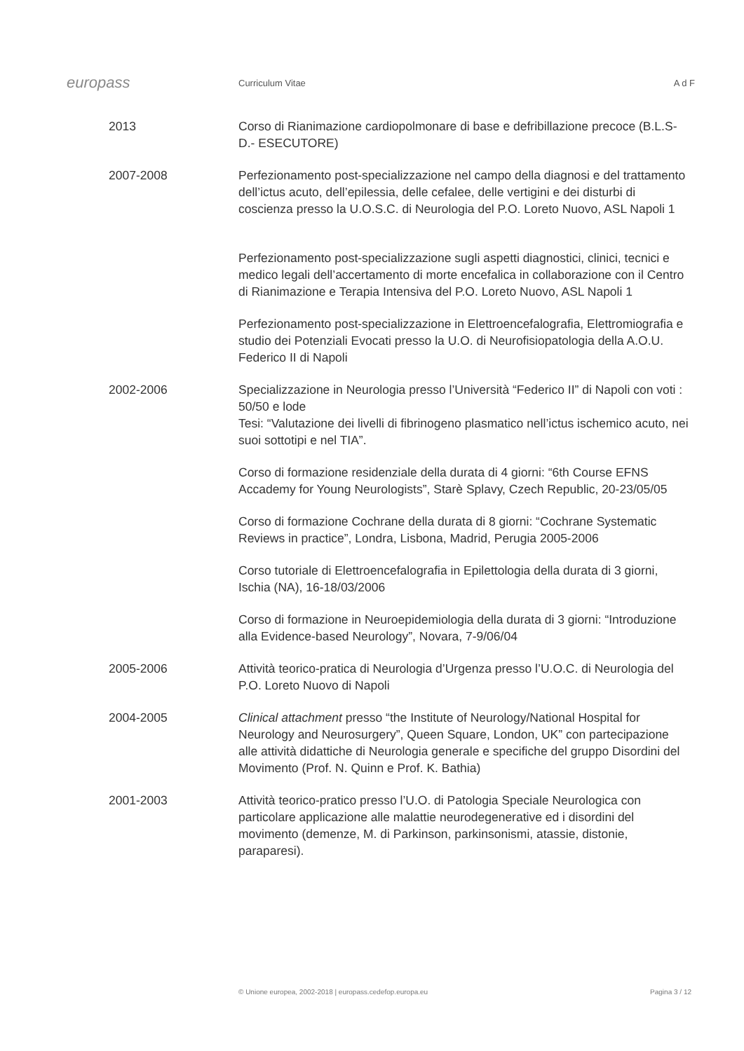europass
Curriculum Vitae A d F
2013 Corso di Rianimazione cardiopolmonare di base e defribillazione precoce (B.L.S-D.- ESECUTORE)
2007-2008 Perfezionamento post-specializzazione nel campo della diagnosi e del trattamento dell’ictus acuto, dell’epilessia, delle cefalee, delle vertigini e dei disturbi di coscienza presso la U.O.S.C. di Neurologia del P.O. Loreto Nuovo, ASL Napoli 1
Perfezionamento post-specializzazione sugli aspetti diagnostici, clinici, tecnici e medico legali dell’accertamento di morte encefalica in collaborazione con il Centro di Rianimazione e Terapia Intensiva del P.O. Loreto Nuovo, ASL Napoli 1
Perfezionamento post-specializzazione in Elettroencefalografia, Elettromiografia e studio dei Potenziali Evocati presso la U.O. di Neurofisiopatologia della A.O.U. Federico II di Napoli
2002-2006 Specializzazione in Neurologia presso l’Università “Federico II” di Napoli con voti : 50/50 e lode
Tesi: “Valutazione dei livelli di fibrinogeno plasmatico nell’ictus ischemico acuto, nei suoi sottotipi e nel TIA”.
Corso di formazione residenziale della durata di 4 giorni: “6th Course EFNS Accademy for Young Neurologists”, Starè Splavy, Czech Republic, 20-23/05/05
Corso di formazione Cochrane della durata di 8 giorni: “Cochrane Systematic Reviews in practice”, Londra, Lisbona, Madrid, Perugia 2005-2006
Corso tutoriale di Elettroencefalografia in Epilettologia della durata di 3 giorni, Ischia (NA), 16-18/03/2006
Corso di formazione in Neuroepidemiologia della durata di 3 giorni: “Introduzione alla Evidence-based Neurology”, Novara, 7-9/06/04
2005-2006 Attività teorico-pratica di Neurologia d’Urgenza presso l’U.O.C. di Neurologia del P.O. Loreto Nuovo di Napoli
2004-2005 Clinical attachment presso “the Institute of Neurology/National Hospital for Neurology and Neurosurgery”, Queen Square, London, UK” con partecipazione alle attività didattiche di Neurologia generale e specifiche del gruppo Disordini del Movimento (Prof. N. Quinn e Prof. K. Bathia)
2001-2003 Attività teorico-pratico presso l’U.O. di Patologia Speciale Neurologica con particolare applicazione alle malattie neurodegenerative ed i disordini del movimento (demenze, M. di Parkinson, parkinsonismi, atassie, distonie, paraparesi).
© Unione europea, 2002-2018 | europass.cedefop.europa.eu Pagina 3 / 12